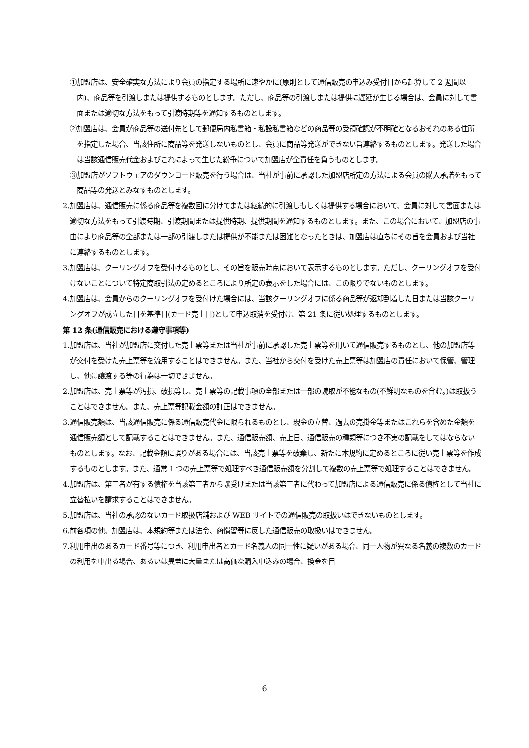①加盟店は、安全確実な方法により会員の指定する場所に速やかに(原則として通信販売の申込み受付日から起算して 2 週間以内)、商品等を引渡しまたは提供するものとします。ただし、商品等の引渡しまたは提供に遅延が生じる場合は、会員に対して書面または適切な方法をもって引渡時期等を通知するものとします。
②加盟店は、会員が商品等の送付先として郵便局内私書箱・私設私書箱などの商品等の受領確認が不明確となるおそれのある住所を指定した場合、当該住所に商品等を発送しないものとし、会員に商品等発送ができない旨連絡するものとします。発送した場合は当該通信販売代金およびこれによって生じた紛争について加盟店が全責任を負うものとします。
③加盟店がソフトウェアのダウンロード販売を行う場合は、当社が事前に承認した加盟店所定の方法による会員の購入承諾をもって商品等の発送とみなすものとします。
2.加盟店は、通信販売に係る商品等を複数回に分けてまたは継続的に引渡しもしくは提供する場合において、会員に対して書面または適切な方法をもって引渡時期、引渡期間または提供時期、提供期間を通知するものとします。また、この場合において、加盟店の事由により商品等の全部または一部の引渡しまたは提供が不能または困難となったときは、加盟店は直ちにその旨を会員および当社に連絡するものとします。
3.加盟店は、クーリングオフを受付けるものとし、その旨を販売時点において表示するものとします。ただし、クーリングオフを受付けないことについて特定商取引法の定めるところにより所定の表示をした場合には、この限りでないものとします。
4.加盟店は、会員からのクーリングオフを受付けた場合には、当該クーリングオフに係る商品等が返却到着した日または当該クーリングオフが成立した日を基準日(カード売上日)として申込取消を受付け、第 21 条に従い処理するものとします。
第 12 条(通信販売における遵守事項等)
1.加盟店は、当社が加盟店に交付した売上票等または当社が事前に承認した売上票等を用いて通信販売するものとし、他の加盟店等が交付を受けた売上票等を流用することはできません。また、当社から交付を受けた売上票等は加盟店の責任において保管、管理し、他に譲渡する等の行為は一切できません。
2.加盟店は、売上票等が汚損、破損等し、売上票等の記載事項の全部または一部の読取が不能なもの(不鮮明なものを含む。)は取扱うことはできません。また、売上票等記載金額の訂正はできません。
3.通信販売額は、当該通信販売に係る通信販売代金に限られるものとし、現金の立替、過去の売掛金等またはこれらを含めた金額を通信販売額として記載することはできません。また、通信販売額、売上日、通信販売の種類等につき不実の記載をしてはならないものとします。なお、記載金額に誤りがある場合には、当該売上票等を破棄し、新たに本規約に定めるところに従い売上票等を作成するものとします。また、通常 1 つの売上票等で処理すべき通信販売額を分割して複数の売上票等で処理することはできません。
4.加盟店は、第三者が有する債権を当該第三者から譲受けまたは当該第三者に代わって加盟店による通信販売に係る債権として当社に立替払いを請求することはできません。
5.加盟店は、当社の承認のないカード取扱店舗および WEB サイトでの通信販売の取扱いはできないものとします。
6.前各項の他、加盟店は、本規約等または法令、商慣習等に反した通信販売の取扱いはできません。
7.利用申出のあるカード番号等につき、利用申出者とカード名義人の同一性に疑いがある場合、同一人物が異なる名義の複数のカードの利用を申出る場合、あるいは異常に大量または高価な購入申込みの場合、換金を目
6